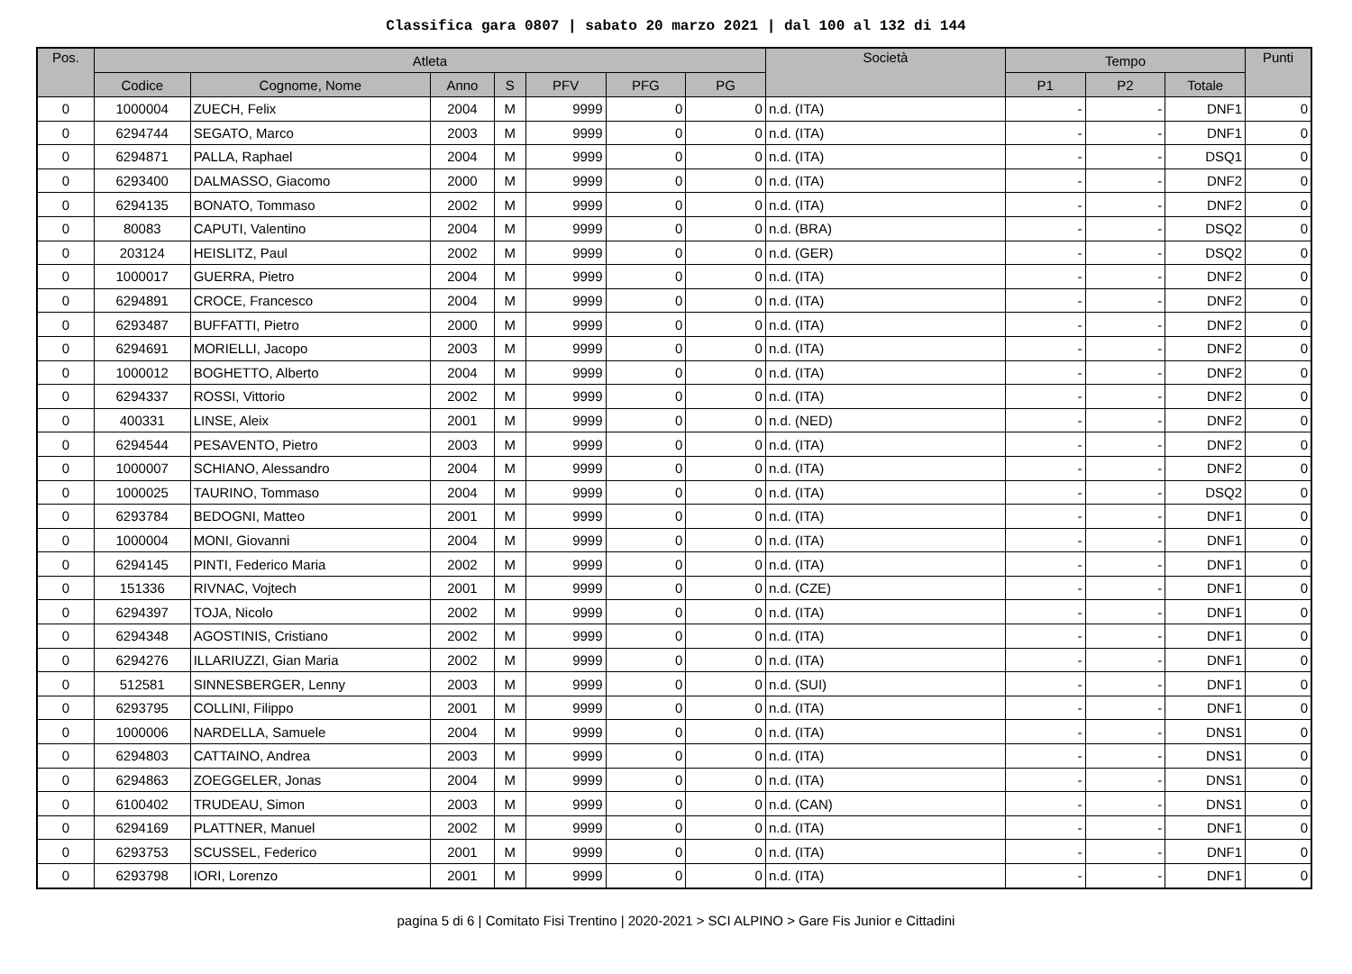Classifica gara 0807 | sabato 20 marzo 2021 | dal 100 al 132 di 144
| Pos. | Atleta | | | | | | | Società | Tempo | | | Punti |
| --- | --- | --- | --- | --- | --- | --- | --- | --- | --- | --- | --- | --- |
| | Codice | Cognome, Nome | Anno | S | PFV | PFG | PG | | P1 | P2 | Totale | |
| 0 | 1000004 | ZUECH, Felix | 2004 | M | 9999 | 0 | 0 | n.d. (ITA) | - | - | DNF1 | 0 |
| 0 | 6294744 | SEGATO, Marco | 2003 | M | 9999 | 0 | 0 | n.d. (ITA) | - | - | DNF1 | 0 |
| 0 | 6294871 | PALLA, Raphael | 2004 | M | 9999 | 0 | 0 | n.d. (ITA) | - | - | DSQ1 | 0 |
| 0 | 6293400 | DALMASSO, Giacomo | 2000 | M | 9999 | 0 | 0 | n.d. (ITA) | - | - | DNF2 | 0 |
| 0 | 6294135 | BONATO, Tommaso | 2002 | M | 9999 | 0 | 0 | n.d. (ITA) | - | - | DNF2 | 0 |
| 0 | 80083 | CAPUTI, Valentino | 2004 | M | 9999 | 0 | 0 | n.d. (BRA) | - | - | DSQ2 | 0 |
| 0 | 203124 | HEISLITZ, Paul | 2002 | M | 9999 | 0 | 0 | n.d. (GER) | - | - | DSQ2 | 0 |
| 0 | 1000017 | GUERRA, Pietro | 2004 | M | 9999 | 0 | 0 | n.d. (ITA) | - | - | DNF2 | 0 |
| 0 | 6294891 | CROCE, Francesco | 2004 | M | 9999 | 0 | 0 | n.d. (ITA) | - | - | DNF2 | 0 |
| 0 | 6293487 | BUFFATTI, Pietro | 2000 | M | 9999 | 0 | 0 | n.d. (ITA) | - | - | DNF2 | 0 |
| 0 | 6294691 | MORIELLI, Jacopo | 2003 | M | 9999 | 0 | 0 | n.d. (ITA) | - | - | DNF2 | 0 |
| 0 | 1000012 | BOGHETTO, Alberto | 2004 | M | 9999 | 0 | 0 | n.d. (ITA) | - | - | DNF2 | 0 |
| 0 | 6294337 | ROSSI, Vittorio | 2002 | M | 9999 | 0 | 0 | n.d. (ITA) | - | - | DNF2 | 0 |
| 0 | 400331 | LINSE, Aleix | 2001 | M | 9999 | 0 | 0 | n.d. (NED) | - | - | DNF2 | 0 |
| 0 | 6294544 | PESAVENTO, Pietro | 2003 | M | 9999 | 0 | 0 | n.d. (ITA) | - | - | DNF2 | 0 |
| 0 | 1000007 | SCHIANO, Alessandro | 2004 | M | 9999 | 0 | 0 | n.d. (ITA) | - | - | DNF2 | 0 |
| 0 | 1000025 | TAURINO, Tommaso | 2004 | M | 9999 | 0 | 0 | n.d. (ITA) | - | - | DSQ2 | 0 |
| 0 | 6293784 | BEDOGNI, Matteo | 2001 | M | 9999 | 0 | 0 | n.d. (ITA) | - | - | DNF1 | 0 |
| 0 | 1000004 | MONI, Giovanni | 2004 | M | 9999 | 0 | 0 | n.d. (ITA) | - | - | DNF1 | 0 |
| 0 | 6294145 | PINTI, Federico Maria | 2002 | M | 9999 | 0 | 0 | n.d. (ITA) | - | - | DNF1 | 0 |
| 0 | 151336 | RIVNAC, Vojtech | 2001 | M | 9999 | 0 | 0 | n.d. (CZE) | - | - | DNF1 | 0 |
| 0 | 6294397 | TOJA, Nicolo | 2002 | M | 9999 | 0 | 0 | n.d. (ITA) | - | - | DNF1 | 0 |
| 0 | 6294348 | AGOSTINIS, Cristiano | 2002 | M | 9999 | 0 | 0 | n.d. (ITA) | - | - | DNF1 | 0 |
| 0 | 6294276 | ILLARIUZZI, Gian Maria | 2002 | M | 9999 | 0 | 0 | n.d. (ITA) | - | - | DNF1 | 0 |
| 0 | 512581 | SINNESBERGER, Lenny | 2003 | M | 9999 | 0 | 0 | n.d. (SUI) | - | - | DNF1 | 0 |
| 0 | 6293795 | COLLINI, Filippo | 2001 | M | 9999 | 0 | 0 | n.d. (ITA) | - | - | DNF1 | 0 |
| 0 | 1000006 | NARDELLA, Samuele | 2004 | M | 9999 | 0 | 0 | n.d. (ITA) | - | - | DNS1 | 0 |
| 0 | 6294803 | CATTAINO, Andrea | 2003 | M | 9999 | 0 | 0 | n.d. (ITA) | - | - | DNS1 | 0 |
| 0 | 6294863 | ZOEGGELER, Jonas | 2004 | M | 9999 | 0 | 0 | n.d. (ITA) | - | - | DNS1 | 0 |
| 0 | 6100402 | TRUDEAU, Simon | 2003 | M | 9999 | 0 | 0 | n.d. (CAN) | - | - | DNS1 | 0 |
| 0 | 6294169 | PLATTNER, Manuel | 2002 | M | 9999 | 0 | 0 | n.d. (ITA) | - | - | DNF1 | 0 |
| 0 | 6293753 | SCUSSEL, Federico | 2001 | M | 9999 | 0 | 0 | n.d. (ITA) | - | - | DNF1 | 0 |
| 0 | 6293798 | IORI, Lorenzo | 2001 | M | 9999 | 0 | 0 | n.d. (ITA) | - | - | DNF1 | 0 |
pagina 5 di 6 | Comitato Fisi Trentino | 2020-2021 > SCI ALPINO > Gare Fis Junior e Cittadini